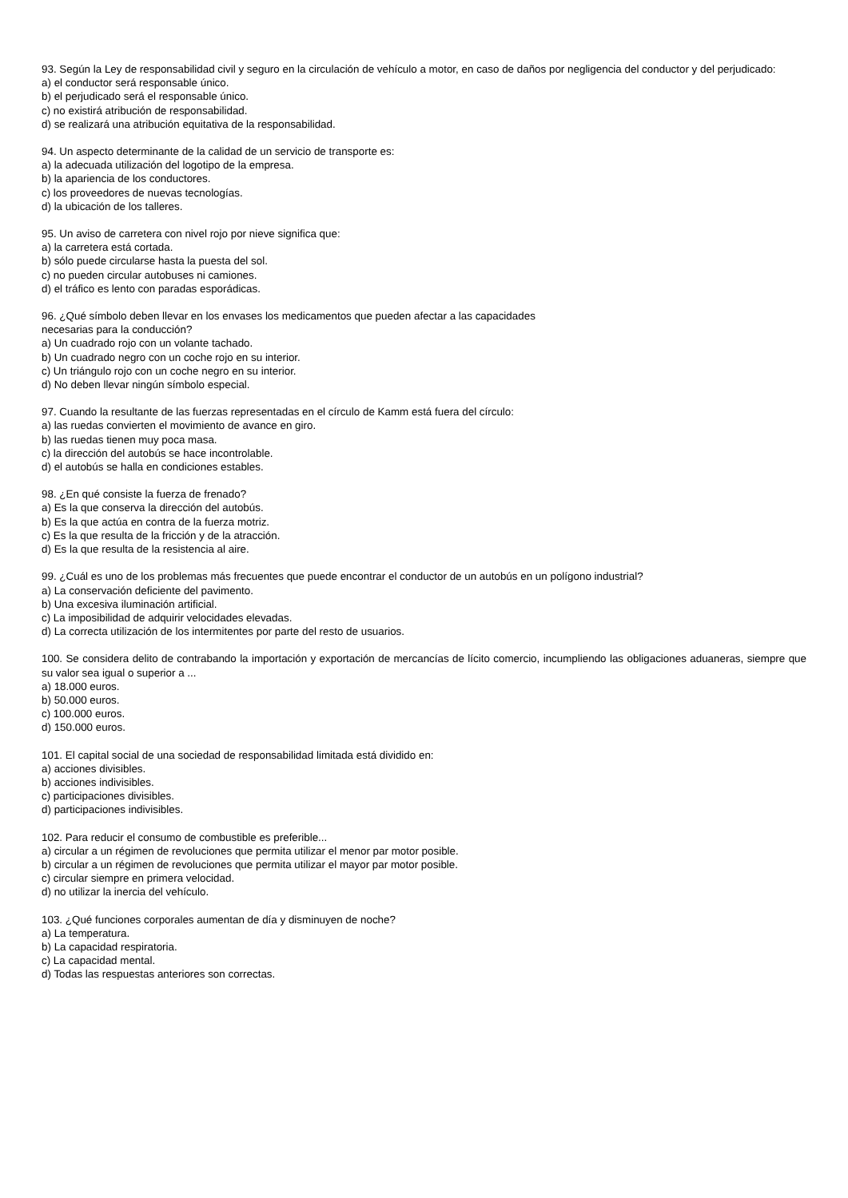93. Según la Ley de responsabilidad civil y seguro en la circulación de vehículo a motor, en caso de daños por negligencia del conductor y del perjudicado:
a) el conductor será responsable único.
b) el perjudicado será el responsable único.
c) no existirá atribución de responsabilidad.
d) se realizará una atribución equitativa de la responsabilidad.
94. Un aspecto determinante de la calidad de un servicio de transporte es:
a) la adecuada utilización del logotipo de la empresa.
b) la apariencia de los conductores.
c) los proveedores de nuevas tecnologías.
d) la ubicación de los talleres.
95. Un aviso de carretera con nivel rojo por nieve significa que:
a) la carretera está cortada.
b) sólo puede circularse hasta la puesta del sol.
c) no pueden circular autobuses ni camiones.
d) el tráfico es lento con paradas esporádicas.
96. ¿Qué símbolo deben llevar en los envases los medicamentos que pueden afectar a las capacidades
necesarias para la conducción?
a) Un cuadrado rojo con un volante tachado.
b) Un cuadrado negro con un coche rojo en su interior.
c) Un triángulo rojo con un coche negro en su interior.
d) No deben llevar ningún símbolo especial.
97. Cuando la resultante de las fuerzas representadas en el círculo de Kamm está fuera del círculo:
a) las ruedas convierten el movimiento de avance en giro.
b) las ruedas tienen muy poca masa.
c) la dirección del autobús se hace incontrolable.
d) el autobús se halla en condiciones estables.
98. ¿En qué consiste la fuerza de frenado?
a) Es la que conserva la dirección del autobús.
b) Es la que actúa en contra de la fuerza motriz.
c) Es la que resulta de la fricción y de la atracción.
d) Es la que resulta de la resistencia al aire.
99. ¿Cuál es uno de los problemas más frecuentes que puede encontrar el conductor de un autobús en un polígono industrial?
a) La conservación deficiente del pavimento.
b) Una excesiva iluminación artificial.
c) La imposibilidad de adquirir velocidades elevadas.
d) La correcta utilización de los intermitentes por parte del resto de usuarios.
100. Se considera delito de contrabando la importación y exportación de mercancías de lícito comercio, incumpliendo las obligaciones aduaneras, siempre que su valor sea igual o superior a ...
a) 18.000 euros.
b) 50.000 euros.
c) 100.000 euros.
d) 150.000 euros.
101. El capital social de una sociedad de responsabilidad limitada está dividido en:
a) acciones divisibles.
b) acciones indivisibles.
c) participaciones divisibles.
d) participaciones indivisibles.
102. Para reducir el consumo de combustible es preferible...
a) circular a un régimen de revoluciones que permita utilizar el menor par motor posible.
b) circular a un régimen de revoluciones que permita utilizar el mayor par motor posible.
c) circular siempre en primera velocidad.
d) no utilizar la inercia del vehículo.
103. ¿Qué funciones corporales aumentan de día y disminuyen de noche?
a) La temperatura.
b) La capacidad respiratoria.
c) La capacidad mental.
d) Todas las respuestas anteriores son correctas.